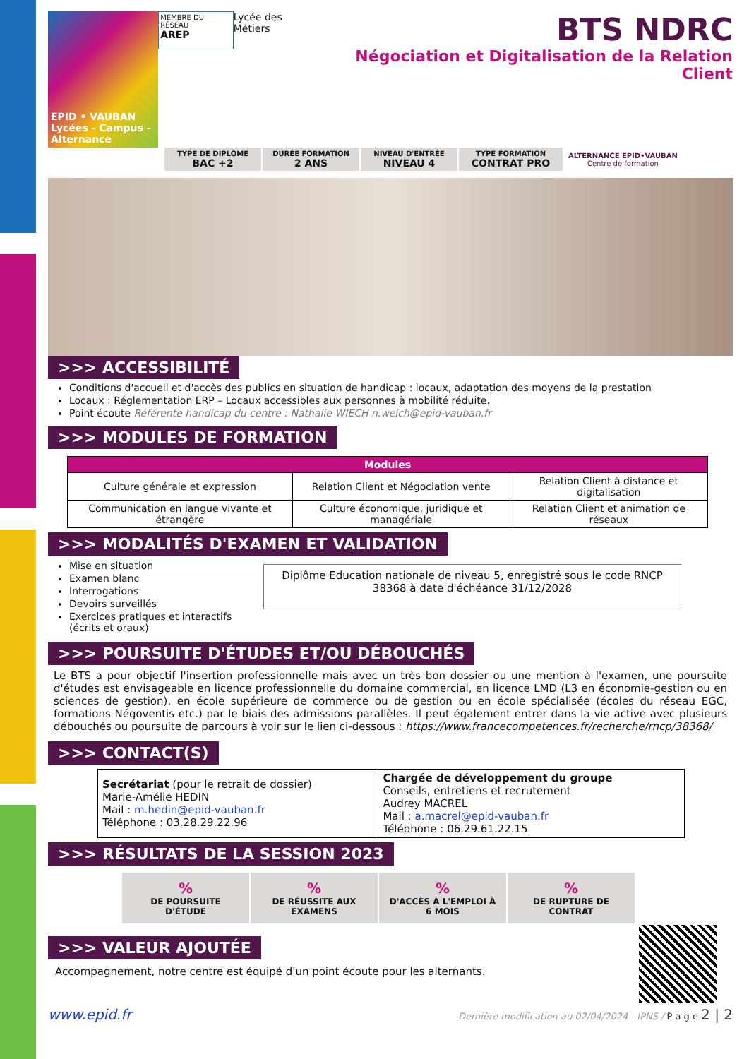EPID • VAUBAN
Lycées - Campus - Alternance
MEMBRE DU RÉSEAU
AREP
Lycée des Métiers
BTS NDRC
Négociation et Digitalisation de la Relation Client
| TYPE DE DIPLÔME BAC +2 | DURÉE FORMATION 2 ANS | NIVEAU D'ENTRÉE NIVEAU 4 | TYPE FORMATION CONTRAT PRO | ALTERNANCE EPID•VAUBAN Centre de formation |
>>> ACCESSIBILITÉ
Conditions d'accueil et d'accès des publics en situation de handicap : locaux, adaptation des moyens de la prestation
Locaux : Réglementation ERP – Locaux accessibles aux personnes à mobilité réduite.
Point écoute Référente handicap du centre : Nathalie WIECH n.weich@epid-vauban.fr
>>> MODULES DE FORMATION
| Modules | | |
| --- | --- | --- |
| Culture générale et expression | Relation Client et Négociation vente | Relation Client à distance et digitalisation |
| Communication en langue vivante et étrangère | Culture économique, juridique et managériale | Relation Client et animation de réseaux |
>>> MODALITÉS D'EXAMEN ET VALIDATION
Mise en situation
Examen blanc
Interrogations
Devoirs surveillés
Exercices pratiques et interactifs (écrits et oraux)
Diplôme Education nationale de niveau 5, enregistré sous le code RNCP 38368 à date d'échéance 31/12/2028
>>> POURSUITE D'ÉTUDES ET/OU DÉBOUCHÉS
Le BTS a pour objectif l'insertion professionnelle mais avec un très bon dossier ou une mention à l'examen, une poursuite d'études est envisageable en licence professionnelle du domaine commercial, en licence LMD (L3 en économie-gestion ou en sciences de gestion), en école supérieure de commerce ou de gestion ou en école spécialisée (écoles du réseau EGC, formations Négoventis etc.) par le biais des admissions parallèles. Il peut également entrer dans la vie active avec plusieurs débouchés ou poursuite de parcours à voir sur le lien ci-dessous : https://www.francecompetences.fr/recherche/rncp/38368/
>>> CONTACT(S)
| Secrétariat (pour le retrait de dossier) Marie-Amélie HEDIN Mail : m.hedin@epid-vauban.fr Téléphone : 03.28.29.22.96 | Chargée de développement du groupe Conseils, entretiens et recrutement Audrey MACREL Mail : a.macrel@epid-vauban.fr Téléphone : 06.29.61.22.15 |
>>> RÉSULTATS DE LA SESSION 2023
| % DE POURSUITE D'ÉTUDE | % DE RÉUSSITE AUX EXAMENS | % D'ACCÈS À L'EMPLOI À 6 MOIS | % DE RUPTURE DE CONTRAT |
>>> VALEUR AJOUTÉE
Accompagnement, notre centre est équipé d'un point écoute pour les alternants.
www.epid.fr Dernière modification au 02/04/2024 - IPNS / P a g e 2 | 2